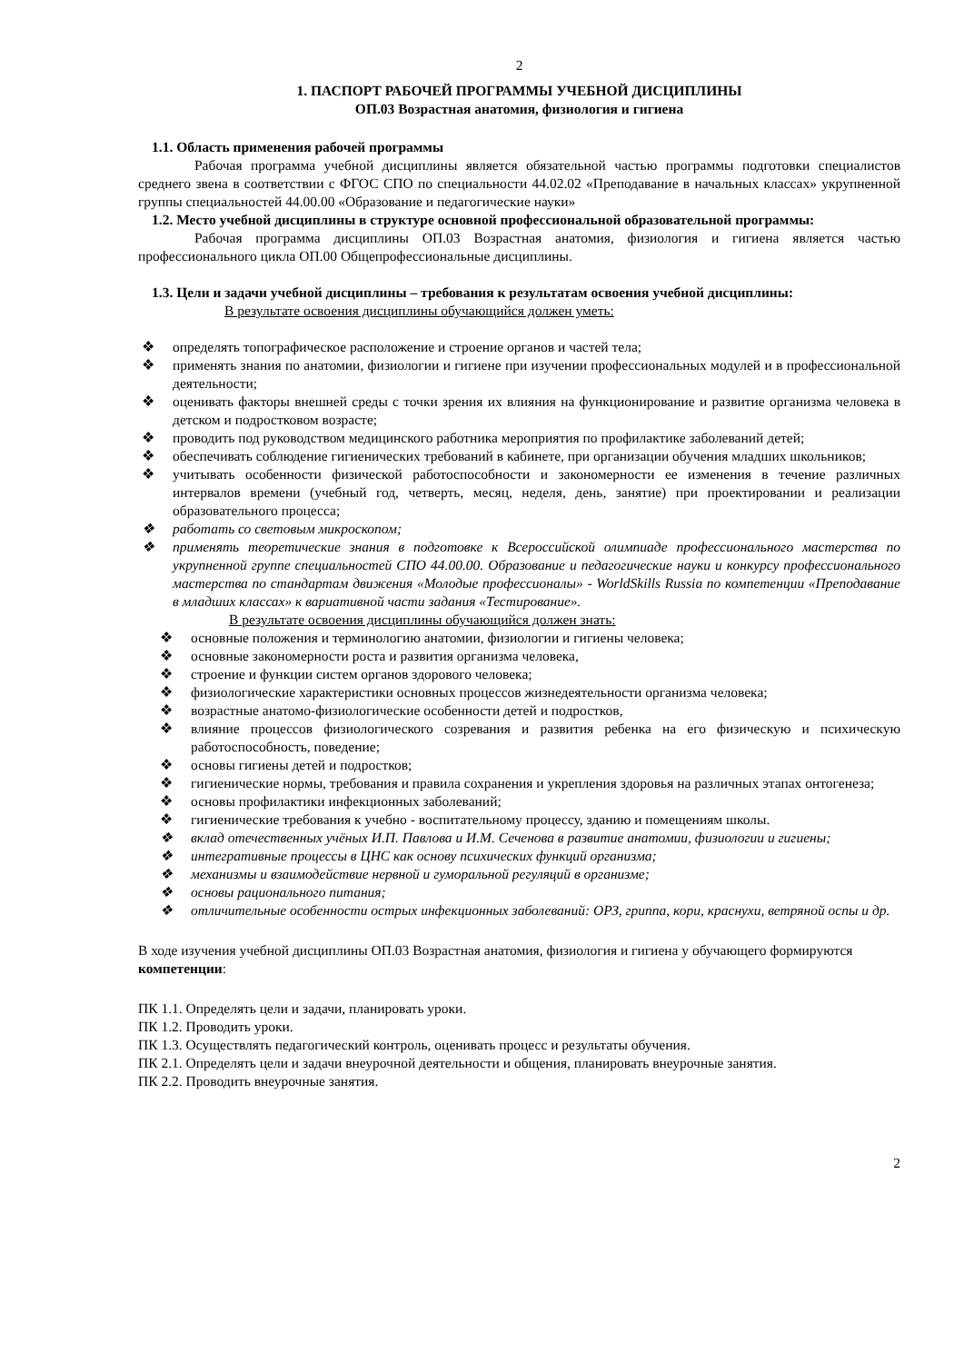2
1. ПАСПОРТ РАБОЧЕЙ ПРОГРАММЫ УЧЕБНОЙ ДИСЦИПЛИНЫ
ОП.03 Возрастная анатомия, физиология и гигиена
1.1. Область применения рабочей программы
Рабочая программа учебной дисциплины является обязательной частью программы подготовки специалистов среднего звена в соответствии с ФГОС СПО по специальности 44.02.02 «Преподавание в начальных классах» укрупненной группы специальностей 44.00.00 «Образование и педагогические науки»
1.2. Место учебной дисциплины в структуре основной профессиональной образовательной программы:
Рабочая программа дисциплины ОП.03 Возрастная анатомия, физиология и гигиена является частью профессионального цикла ОП.00 Общепрофессиональные дисциплины.
1.3. Цели и задачи учебной дисциплины – требования к результатам освоения учебной дисциплины:
В результате освоения дисциплины обучающийся должен уметь:
❖ определять топографическое расположение и строение органов и частей тела;
❖ применять знания по анатомии, физиологии и гигиене при изучении профессиональных модулей и в профессиональной деятельности;
❖ оценивать факторы внешней среды с точки зрения их влияния на функционирование и развитие организма человека в детском и подростковом возрасте;
❖ проводить под руководством медицинского работника мероприятия по профилактике заболеваний детей;
❖ обеспечивать соблюдение гигиенических требований в кабинете, при организации обучения младших школьников;
❖ учитывать особенности физической работоспособности и закономерности ее изменения в течение различных интервалов времени (учебный год, четверть, месяц, неделя, день, занятие) при проектировании и реализации образовательного процесса;
❖ работать со световым микроскопом;
❖ применять теоретические знания в подготовке к Всероссийской олимпиаде профессионального мастерства по укрупненной группе специальностей СПО 44.00.00. Образование и педагогические науки и конкурсу профессионального мастерства по стандартам движения «Молодые профессионалы» - WorldSkills Russia по компетенции «Преподавание в младших классах» к вариативной части задания «Тестирование».
В результате освоения дисциплины обучающийся должен знать:
❖ основные положения и терминологию анатомии, физиологии и гигиены человека;
❖ основные закономерности роста и развития организма человека,
❖ строение и функции систем органов здорового человека;
❖ физиологические характеристики основных процессов жизнедеятельности организма человека;
❖ возрастные анатомо-физиологические особенности детей и подростков,
❖ влияние процессов физиологического созревания и развития ребенка на его физическую и психическую работоспособность, поведение;
❖ основы гигиены детей и подростков;
❖ гигиенические нормы, требования и правила сохранения и укрепления здоровья на различных этапах онтогенеза;
❖ основы профилактики инфекционных заболеваний;
❖ гигиенические требования к учебно - воспитательному процессу, зданию и помещениям школы.
❖ вклад отечественных учёных И.П. Павлова и И.М. Сеченова в развитие анатомии, физиологии и гигиены;
❖ интегративные процессы в ЦНС как основу психических функций организма;
❖ механизмы и взаимодействие нервной и гуморальной регуляций в организме;
❖ основы рационального питания;
❖ отличительные особенности острых инфекционных заболеваний: ОРЗ, гриппа, кори, краснухи, ветряной оспы и др.
В ходе изучения учебной дисциплины ОП.03 Возрастная анатомия, физиология и гигиена у обучающего формируются компетенции:
ПК 1.1. Определять цели и задачи, планировать уроки.
ПК 1.2. Проводить уроки.
ПК 1.3. Осуществлять педагогический контроль, оценивать процесс и результаты обучения.
ПК 2.1. Определять цели и задачи внеурочной деятельности и общения, планировать внеурочные занятия.
ПК 2.2. Проводить внеурочные занятия.
2